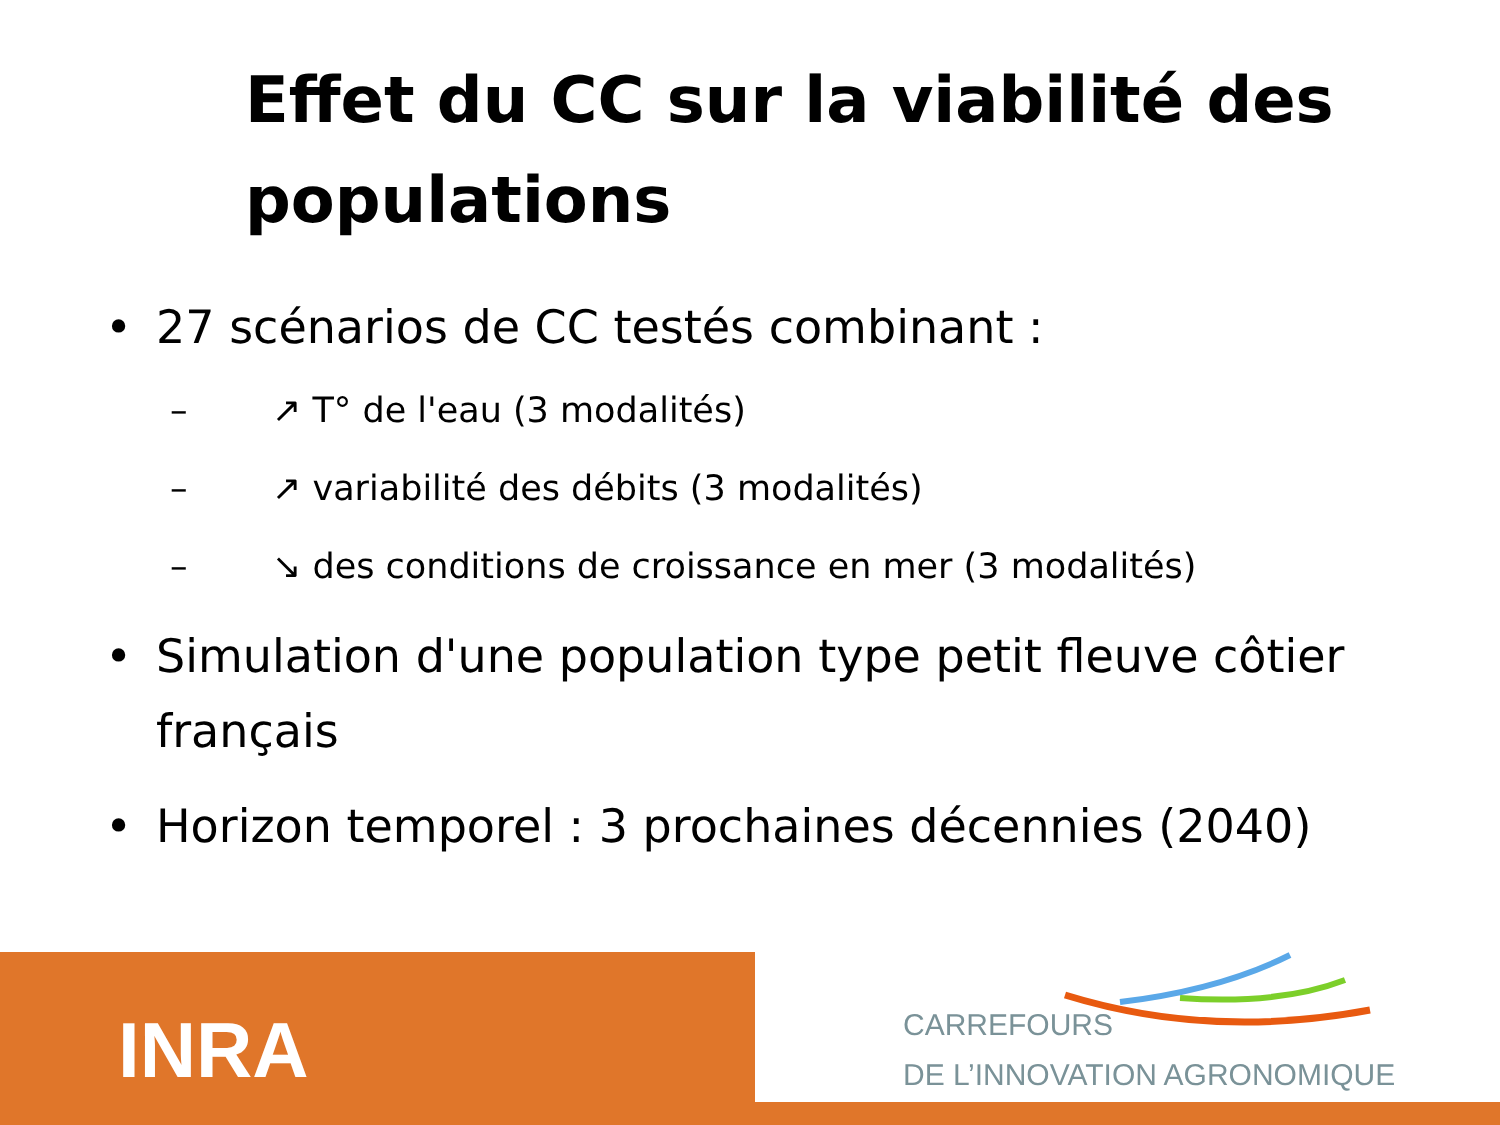Effet du CC sur la viabilité des populations
• 27 scénarios de CC testés combinant :
– ↗ T° de l'eau (3 modalités)
– ↗ variabilité des débits (3 modalités)
– ↘ des conditions de croissance en mer (3 modalités)
• Simulation d'une population type petit fleuve côtier français
• Horizon temporel : 3 prochaines décennies (2040)
INRA
CARREFOURS
DE L’INNOVATION AGRONOMIQUE